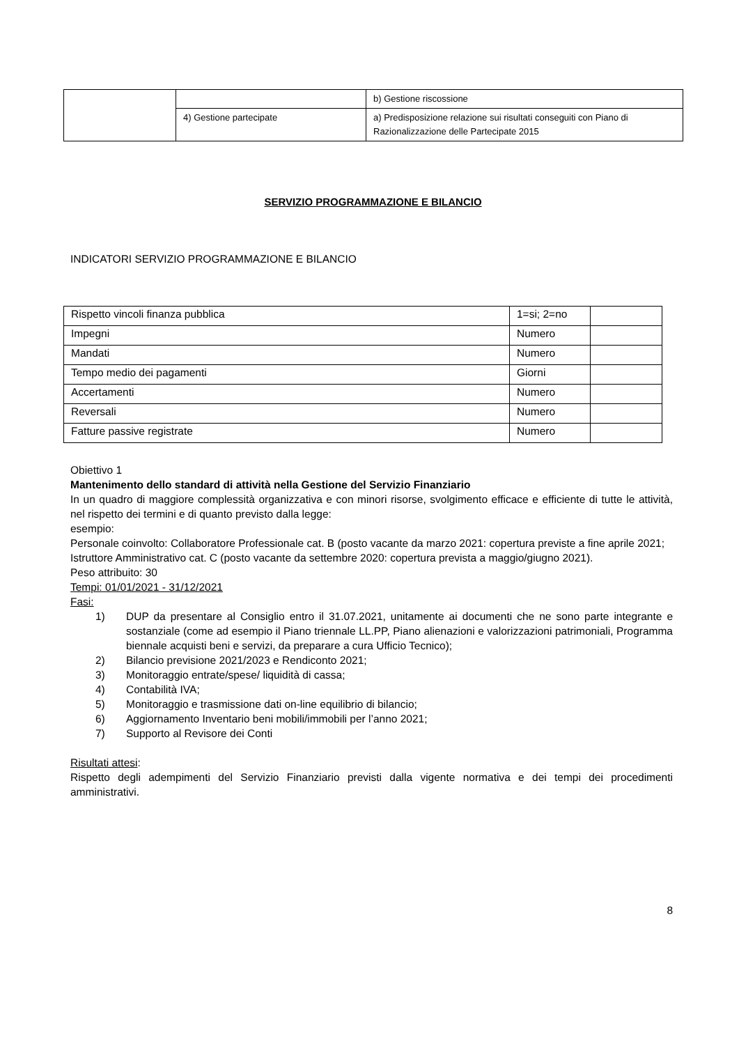| | | b) Gestione riscossione |
| | 4) Gestione partecipate | a) Predisposizione relazione sui risultati conseguiti con Piano di Razionalizzazione delle Partecipate 2015 |
SERVIZIO PROGRAMMAZIONE E BILANCIO
INDICATORI SERVIZIO PROGRAMMAZIONE E BILANCIO
| Rispetto vincoli finanza pubblica | 1=si; 2=no | |
| Impegni | Numero | |
| Mandati | Numero | |
| Tempo medio dei pagamenti | Giorni | |
| Accertamenti | Numero | |
| Reversali | Numero | |
| Fatture passive registrate | Numero | |
Obiettivo 1
Mantenimento dello standard di attività nella Gestione del Servizio Finanziario
In un quadro di maggiore complessità organizzativa e con minori risorse, svolgimento efficace e efficiente di tutte le attività, nel rispetto dei termini e di quanto previsto dalla legge:
esempio:
Personale coinvolto: Collaboratore Professionale cat. B (posto vacante da marzo 2021: copertura previste a fine aprile 2021; Istruttore Amministrativo cat. C (posto vacante da settembre 2020: copertura prevista a maggio/giugno 2021).
Peso attribuito: 30
Tempi: 01/01/2021 - 31/12/2021
Fasi:
1) DUP da presentare al Consiglio entro il 31.07.2021, unitamente ai documenti che ne sono parte integrante e sostanziale (come ad esempio il Piano triennale LL.PP, Piano alienazioni e valorizzazioni patrimoniali, Programma biennale acquisti beni e servizi, da preparare a cura Ufficio Tecnico);
2) Bilancio previsione 2021/2023 e Rendiconto 2021;
3) Monitoraggio entrate/spese/ liquidità di cassa;
4) Contabilità IVA;
5) Monitoraggio e trasmissione dati on-line equilibrio di bilancio;
6) Aggiornamento Inventario beni mobili/immobili per l’anno 2021;
7) Supporto al Revisore dei Conti
Risultati attesi:
Rispetto degli adempimenti del Servizio Finanziario previsti dalla vigente normativa e dei tempi dei procedimenti amministrativi.
8